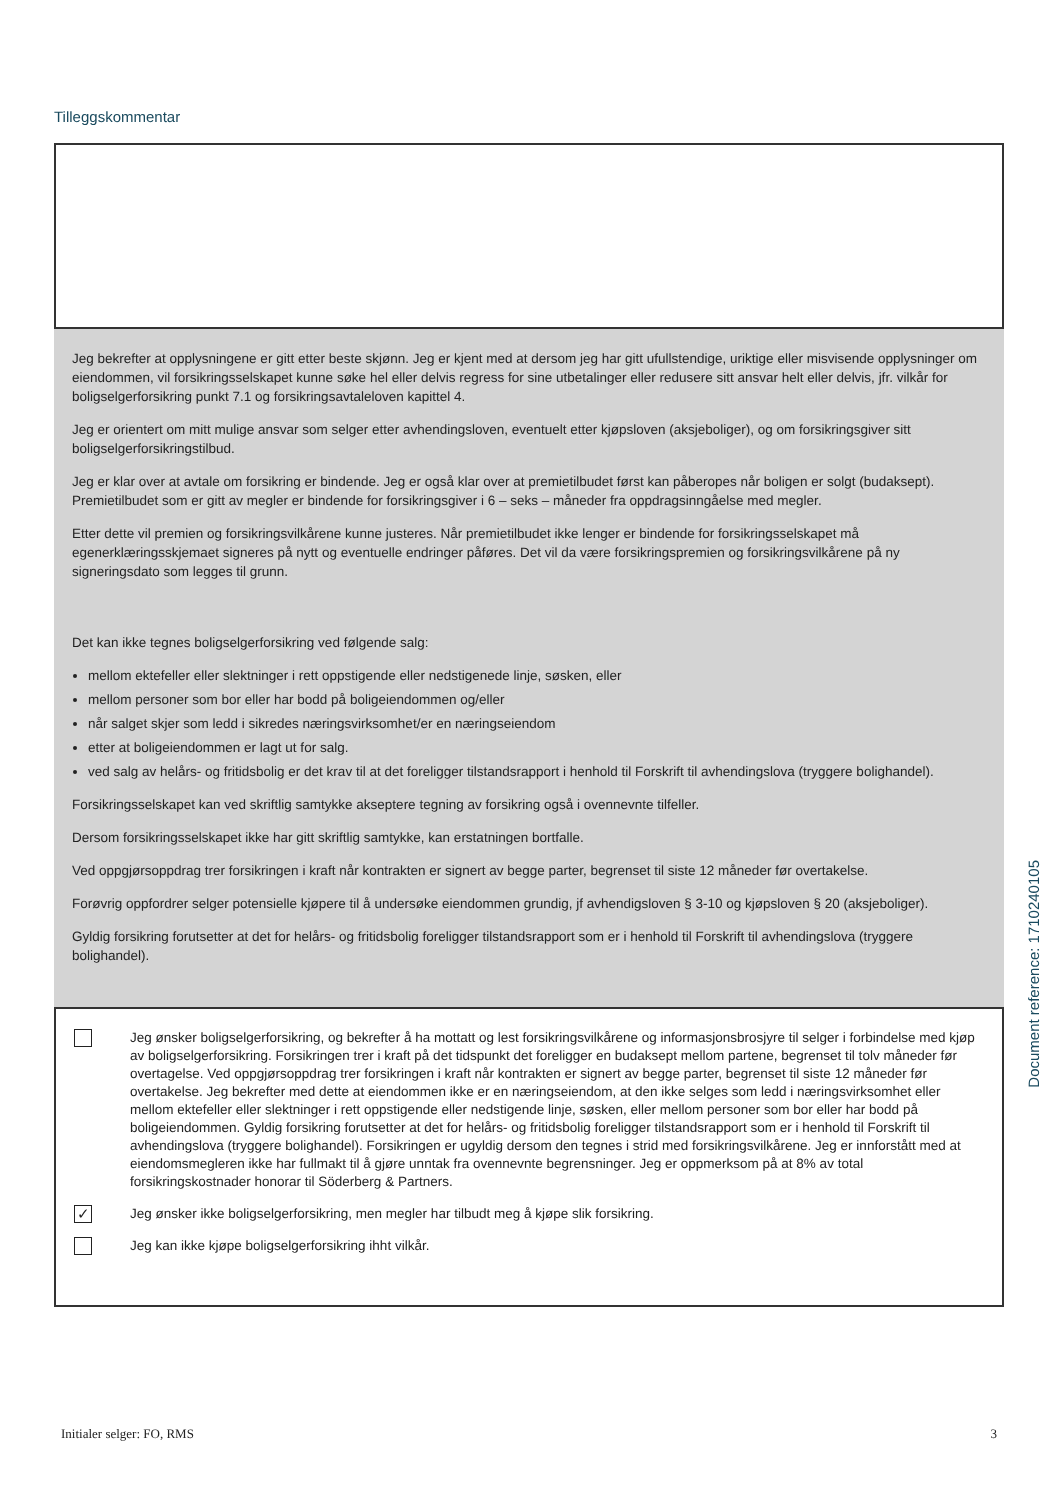Tilleggskommentar
Jeg bekrefter at opplysningene er gitt etter beste skjønn. Jeg er kjent med at dersom jeg har gitt ufullstendige, uriktige eller misvisende opplysninger om eiendommen, vil forsikringsselskapet kunne søke hel eller delvis regress for sine utbetalinger eller redusere sitt ansvar helt eller delvis, jfr. vilkår for boligselgerforsikring punkt 7.1 og forsikringsavtaleloven kapittel 4.
Jeg er orientert om mitt mulige ansvar som selger etter avhendingsloven, eventuelt etter kjøpsloven (aksjeboliger), og om forsikringsgiver sitt boligselgerforsikringstilbud.
Jeg er klar over at avtale om forsikring er bindende. Jeg er også klar over at premietilbudet først kan påberopes når boligen er solgt (budaksept). Premietilbudet som er gitt av megler er bindende for forsikringsgiver i 6 – seks – måneder fra oppdragsinngåelse med megler.
Etter dette vil premien og forsikringsvilkårene kunne justeres. Når premietilbudet ikke lenger er bindende for forsikringsselskapet må egenerklæringsskjemaet signeres på nytt og eventuelle endringer påføres. Det vil da være forsikringspremien og forsikringsvilkårene på ny signeringsdato som legges til grunn.
Det kan ikke tegnes boligselgerforsikring ved følgende salg:
mellom ektefeller eller slektninger i rett oppstigende eller nedstigenede linje, søsken, eller
mellom personer som bor eller har bodd på boligeiendommen og/eller
når salget skjer som ledd i sikredes næringsvirksomhet/er en næringseiendom
etter at boligeiendommen er lagt ut for salg.
ved salg av helårs- og fritidsbolig er det krav til at det foreligger tilstandsrapport i henhold til Forskrift til avhendingslova (tryggere bolighandel).
Forsikringsselskapet kan ved skriftlig samtykke akseptere tegning av forsikring også i ovennevnte tilfeller.
Dersom forsikringsselskapet ikke har gitt skriftlig samtykke, kan erstatningen bortfalle.
Ved oppgjørsoppdrag trer forsikringen i kraft når kontrakten er signert av begge parter, begrenset til siste 12 måneder før overtakelse.
Forøvrig oppfordrer selger potensielle kjøpere til å undersøke eiendommen grundig, jf avhendigsloven § 3-10 og kjøpsloven § 20 (aksjeboliger).
Gyldig forsikring forutsetter at det for helårs- og fritidsbolig foreligger tilstandsrapport som er i henhold til Forskrift til avhendingslova (tryggere bolighandel).
Jeg ønsker boligselgerforsikring, og bekrefter å ha mottatt og lest forsikringsvilkårene og informasjonsbrosjyre til selger i forbindelse med kjøp av boligselgerforsikring. Forsikringen trer i kraft på det tidspunkt det foreligger en budaksept mellom partene, begrenset til tolv måneder før overtagelse. Ved oppgjørsoppdrag trer forsikringen i kraft når kontrakten er signert av begge parter, begrenset til siste 12 måneder før overtakelse. Jeg bekrefter med dette at eiendommen ikke er en næringseiendom, at den ikke selges som ledd i næringsvirksomhet eller mellom ektefeller eller slektninger i rett oppstigende eller nedstigende linje, søsken, eller mellom personer som bor eller har bodd på boligeiendommen. Gyldig forsikring forutsetter at det for helårs- og fritidsbolig foreligger tilstandsrapport som er i henhold til Forskrift til avhendingslova (tryggere bolighandel). Forsikringen er ugyldig dersom den tegnes i strid med forsikringsvilkårene. Jeg er innforstått med at eiendomsmegleren ikke har fullmakt til å gjøre unntak fra ovennevnte begrensninger. Jeg er oppmerksom på at 8% av total forsikringskostnader honorar til Söderberg & Partners.
✓
Jeg ønsker ikke boligselgerforsikring, men megler har tilbudt meg å kjøpe slik forsikring.
Jeg kan ikke kjøpe boligselgerforsikring ihht vilkår.
Document reference: 1710240105
Initialer selger: FO, RMS 3